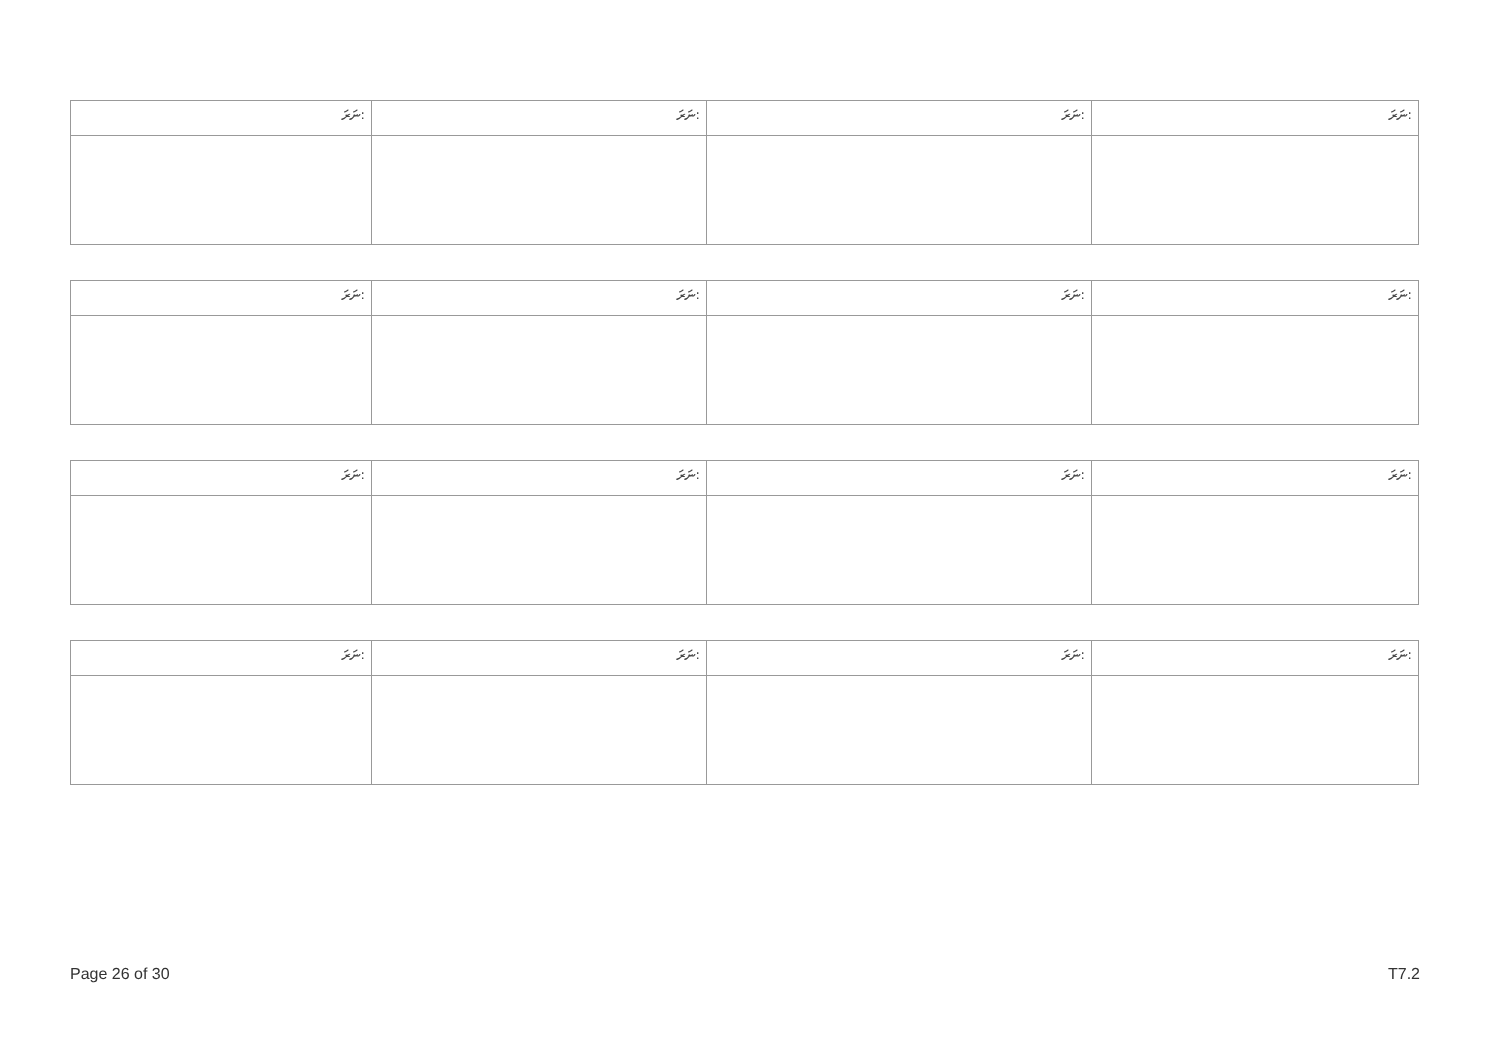| ނަރަ: | ނަރަ: | ނަރަ: | ނަރަ: |
| ނަރަ: | ނަރަ: | ނަރަ: | ނަރަ: |
| ނަރަ: | ނަރަ: | ނަރަ: | ނަރަ: |
| ނަރަ: | ނަރަ: | ނަރަ: | ނަރަ: |
Page 26 of 30 T7.2